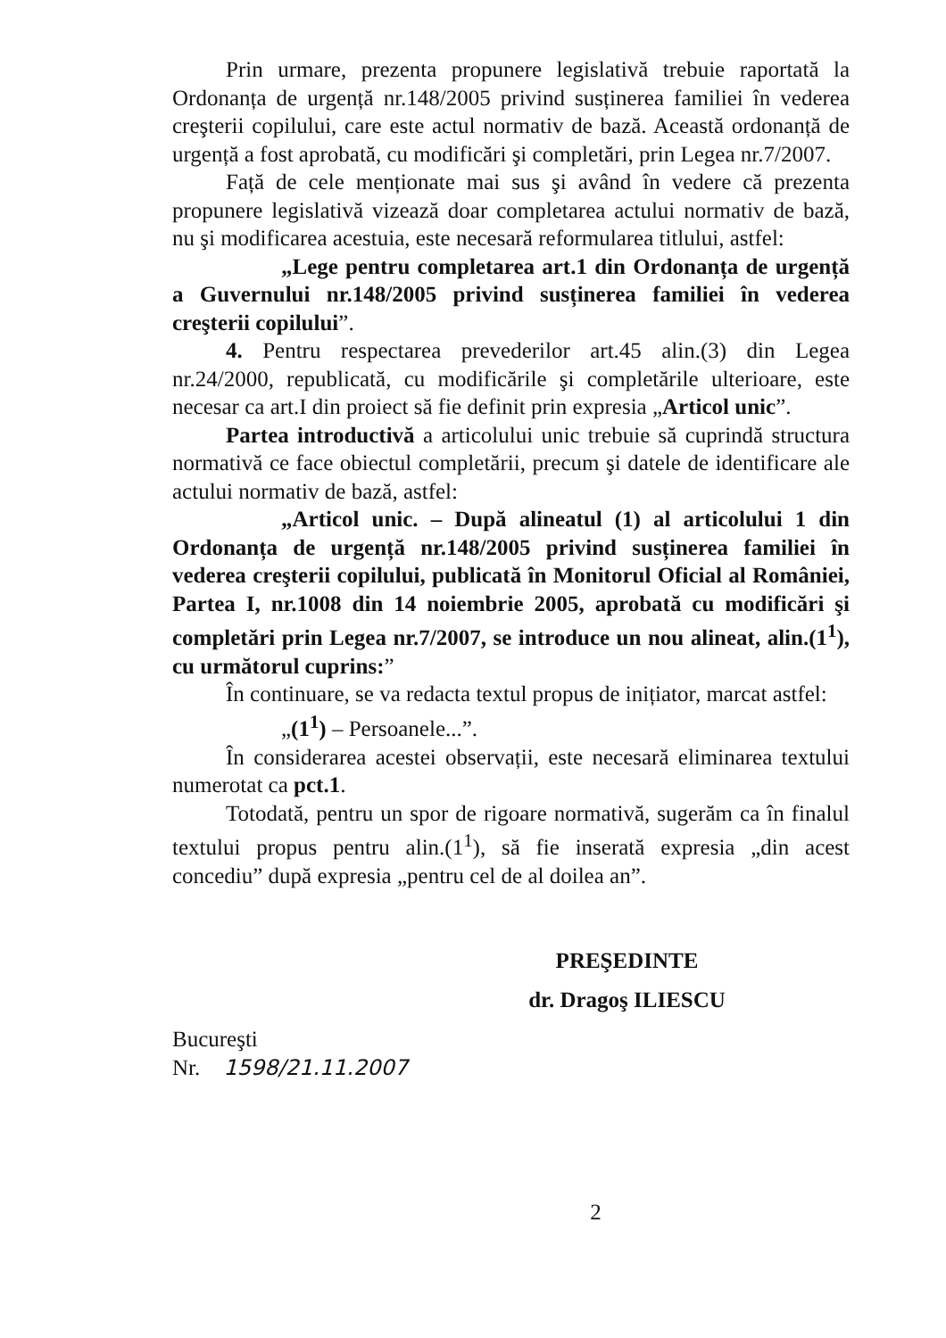Prin urmare, prezenta propunere legislativă trebuie raportată la Ordonanța de urgență nr.148/2005 privind susținerea familiei în vederea creşterii copilului, care este actul normativ de bază. Această ordonanță de urgență a fost aprobată, cu modificări şi completări, prin Legea nr.7/2007.
Față de cele menționate mai sus şi având în vedere că prezenta propunere legislativă vizează doar completarea actului normativ de bază, nu şi modificarea acestuia, este necesară reformularea titlului, astfel:
„Lege pentru completarea art.1 din Ordonanța de urgență a Guvernului nr.148/2005 privind susținerea familiei în vederea creşterii copilului”.
4. Pentru respectarea prevederilor art.45 alin.(3) din Legea nr.24/2000, republicată, cu modificările şi completările ulterioare, este necesar ca art.I din proiect să fie definit prin expresia „Articol unic”.
Partea introductivă a articolului unic trebuie să cuprindă structura normativă ce face obiectul completării, precum şi datele de identificare ale actului normativ de bază, astfel:
„Articol unic. – După alineatul (1) al articolului 1 din Ordonanța de urgență nr.148/2005 privind susținerea familiei în vederea creşterii copilului, publicată în Monitorul Oficial al României, Partea I, nr.1008 din 14 noiembrie 2005, aprobată cu modificări şi completări prin Legea nr.7/2007, se introduce un nou alineat, alin.(1<sup>1</sup>), cu următorul cuprins:”
În continuare, se va redacta textul propus de inițiator, marcat astfel:
„(1<sup>1</sup>) – Persoanele...”.
În considerarea acestei observații, este necesară eliminarea textului numerotat ca pct.1.
Totodată, pentru un spor de rigoare normativă, sugerăm ca în finalul textului propus pentru alin.(1<sup>1</sup>), să fie inserată expresia „din acest concediu” după expresia „pentru cel de al doilea an”.
PREŞEDINTE
dr. Dragoş ILIESCU
Bucureşti
Nr. 1598/21.11.2007
2